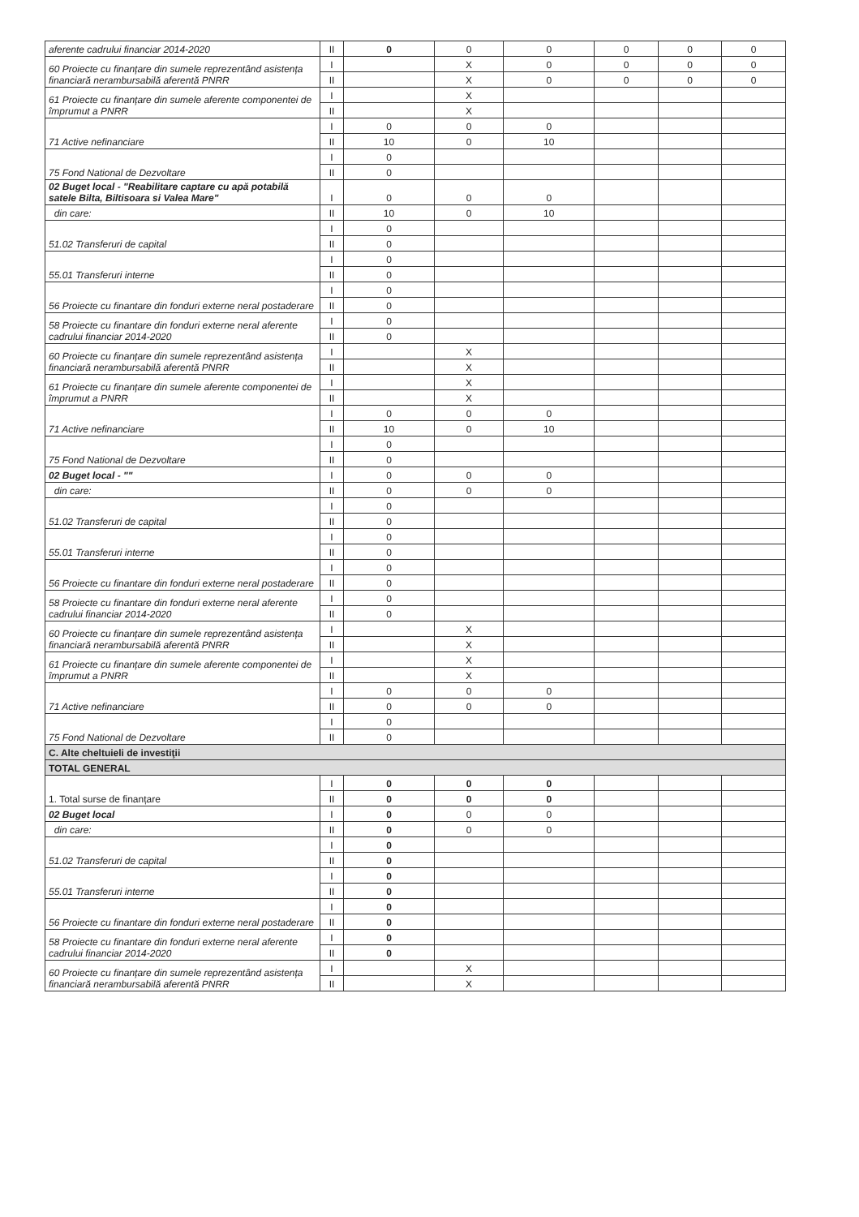| aferente cadrului financiar 2014-2020 | II | 0 | 0 | 0 | 0 | 0 | 0 |
| 60 Proiecte cu finanțare din sumele reprezentând asistența financiară nerambursabilă aferentă PNRR | I | | X | 0 | 0 | 0 | 0 |
| | II | | X | 0 | 0 | 0 | 0 |
| 61 Proiecte cu finanțare din sumele aferente componentei de împrumut a PNRR | I | | X | | | | |
| | II | | X | | | | |
| 71 Active nefinanciare | I | 0 | 0 | 0 | | | |
| | II | 10 | 0 | 10 | | | |
| 75 Fond National de Dezvoltare | I | 0 | | | | | |
| | II | 0 | | | | | |
| 02 Buget local - "Reabilitare captare cu apă potabilă satele Bilta, Biltisoara si Valea Mare" | I | 0 | 0 | 0 | | | |
| din care: | II | 10 | 0 | 10 | | | |
| 51.02 Transferuri de capital | I | 0 | | | | | |
| | II | 0 | | | | | |
| 55.01 Transferuri interne | I | 0 | | | | | |
| | II | 0 | | | | | |
| 56 Proiecte cu finantare din fonduri externe neral postaderare | I | 0 | | | | | |
| | II | 0 | | | | | |
| 58 Proiecte cu finantare din fonduri externe neral aferente cadrului financiar 2014-2020 | I | 0 | | | | | |
| | II | 0 | | | | | |
| 60 Proiecte cu finanțare din sumele reprezentând asistența financiară nerambursabilă aferentă PNRR | I | | X | | | | |
| | II | | X | | | | |
| 61 Proiecte cu finanțare din sumele aferente componentei de împrumut a PNRR | I | | X | | | | |
| | II | | X | | | | |
| 71 Active nefinanciare | I | 0 | 0 | 0 | | | |
| | II | 10 | 0 | 10 | | | |
| 75 Fond National de Dezvoltare | I | 0 | | | | | |
| | II | 0 | | | | | |
| 02 Buget local - "" | I | 0 | 0 | 0 | | | |
| din care: | II | 0 | 0 | 0 | | | |
| 51.02 Transferuri de capital | I | 0 | | | | | |
| | II | 0 | | | | | |
| 55.01 Transferuri interne | I | 0 | | | | | |
| | II | 0 | | | | | |
| 56 Proiecte cu finantare din fonduri externe neral postaderare | I | 0 | | | | | |
| | II | 0 | | | | | |
| 58 Proiecte cu finantare din fonduri externe neral aferente cadrului financiar 2014-2020 | I | 0 | | | | | |
| | II | 0 | | | | | |
| 60 Proiecte cu finanțare din sumele reprezentând asistența financiară nerambursabilă aferentă PNRR | I | | X | | | | |
| | II | | X | | | | |
| 61 Proiecte cu finanțare din sumele aferente componentei de împrumut a PNRR | I | | X | | | | |
| | II | | X | | | | |
| 71 Active nefinanciare | I | 0 | 0 | 0 | | | |
| | II | 0 | 0 | 0 | | | |
| 75 Fond National de Dezvoltare | I | 0 | | | | | |
| | II | 0 | | | | | |
| C. Alte cheltuieli de investiţii | | | | | | | |
| TOTAL GENERAL | | | | | | | |
| 1. Total surse de finanțare | I | 0 | 0 | 0 | | | |
| | II | 0 | 0 | 0 | | | |
| 02 Buget local | I | 0 | 0 | 0 | | | |
| din care: | II | 0 | 0 | 0 | | | |
| 51.02 Transferuri de capital | I | 0 | | | | | |
| | II | 0 | | | | | |
| 55.01 Transferuri interne | I | 0 | | | | | |
| | II | 0 | | | | | |
| 56 Proiecte cu finantare din fonduri externe neral postaderare | I | 0 | | | | | |
| | II | 0 | | | | | |
| 58 Proiecte cu finantare din fonduri externe neral aferente cadrului financiar 2014-2020 | I | 0 | | | | | |
| | II | 0 | | | | | |
| 60 Proiecte cu finanțare din sumele reprezentând asistența financiară nerambursabilă aferentă PNRR | I | | X | | | | |
| | II | | X | | | | |